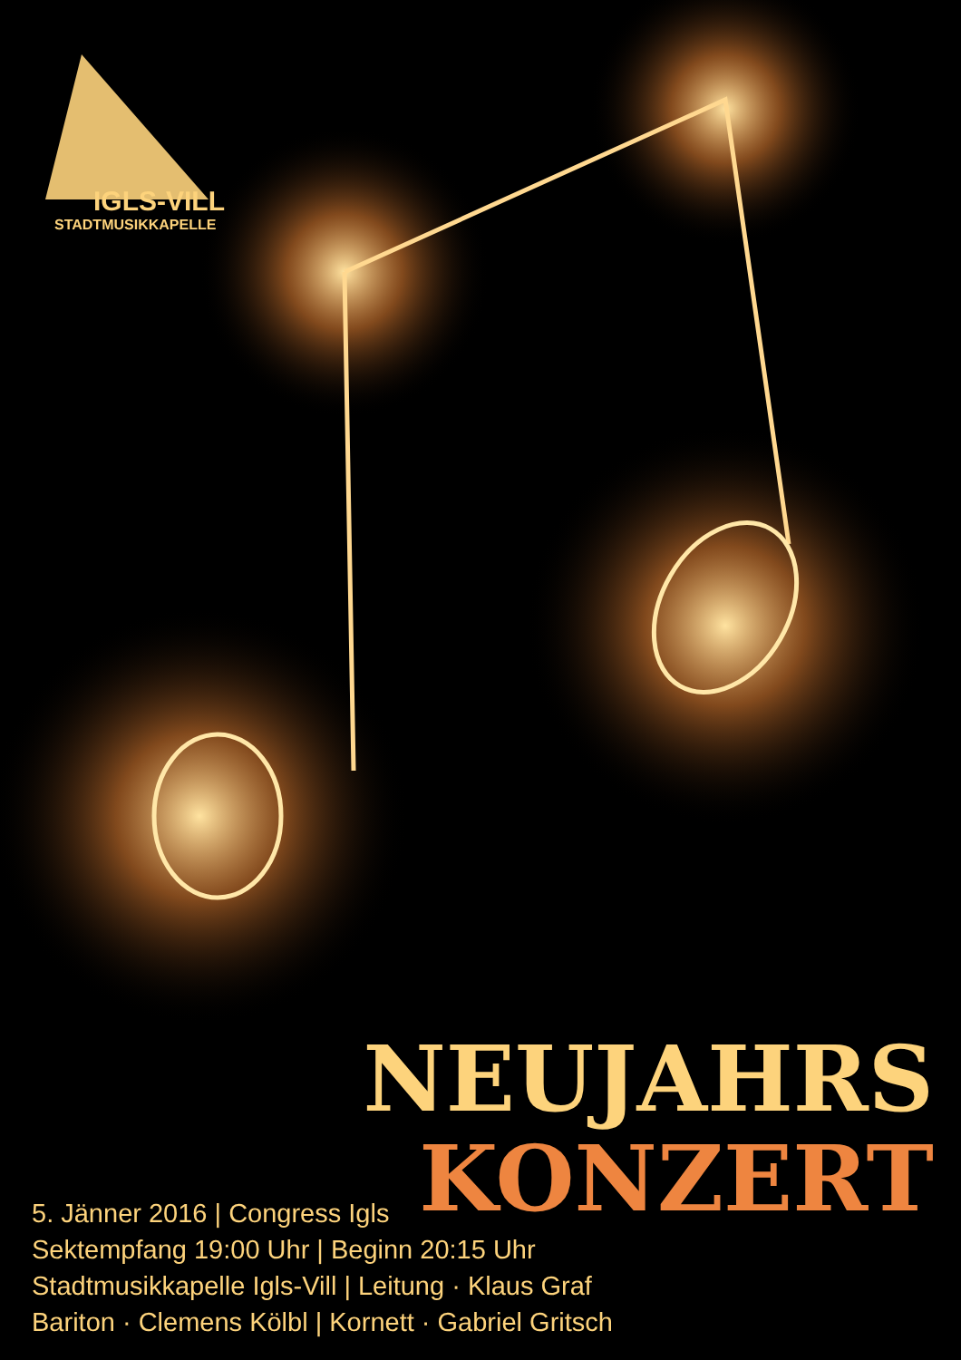IGLS-VILL
STADTMUSIKKAPELLE
NEUJAHRS
KONZERT
5. Jänner 2016 | Congress Igls
Sektempfang 19:00 Uhr | Beginn 20:15 Uhr
Stadtmusikkapelle Igls-Vill | Leitung · Klaus Graf
Bariton · Clemens Kölbl | Kornett · Gabriel Gritsch